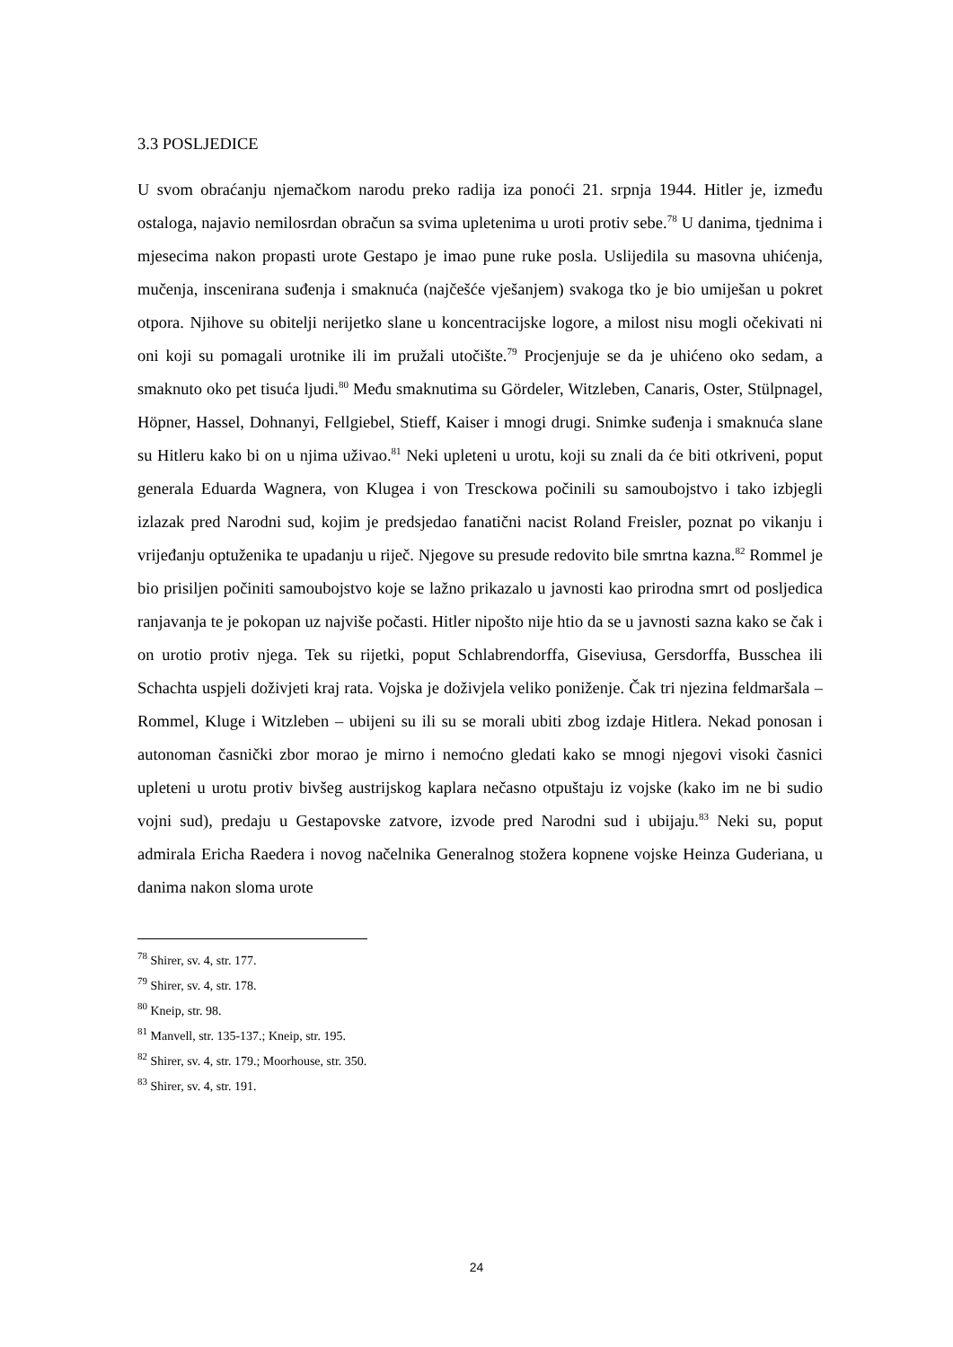3.3 POSLJEDICE
U svom obraćanju njemačkom narodu preko radija iza ponoći 21. srpnja 1944. Hitler je, između ostaloga, najavio nemilosrdan obračun sa svima upletenima u uroti protiv sebe.<sup>78</sup> U danima, tjednima i mjesecima nakon propasti urote Gestapo je imao pune ruke posla. Uslijedila su masovna uhićenja, mučenja, inscenirana suđenja i smaknuća (najčešće vješanjem) svakoga tko je bio umiješan u pokret otpora. Njihove su obitelji nerijetko slane u koncentracijske logore, a milost nisu mogli očekivati ni oni koji su pomagali urotnike ili im pružali utočište.<sup>79</sup> Procjenjuje se da je uhićeno oko sedam, a smaknuto oko pet tisuća ljudi.<sup>80</sup> Među smaknutima su Gördeler, Witzleben, Canaris, Oster, Stülpnagel, Höpner, Hassel, Dohnanyi, Fellgiebel, Stieff, Kaiser i mnogi drugi. Snimke suđenja i smaknuća slane su Hitleru kako bi on u njima uživao.<sup>81</sup> Neki upleteni u urotu, koji su znali da će biti otkriveni, poput generala Eduarda Wagnera, von Klugea i von Tresckowa počinili su samoubojstvo i tako izbjegli izlazak pred Narodni sud, kojim je predsjedao fanatični nacist Roland Freisler, poznat po vikanju i vrijeđanju optuženika te upadanju u riječ. Njegove su presude redovito bile smrtna kazna.<sup>82</sup> Rommel je bio prisiljen počiniti samoubojstvo koje se lažno prikazalo u javnosti kao prirodna smrt od posljedica ranjavanja te je pokopan uz najviše počasti. Hitler nipošto nije htio da se u javnosti sazna kako se čak i on urotio protiv njega. Tek su rijetki, poput Schlabrendorffa, Giseviusa, Gersdorffa, Busschea ili Schachta uspjeli doživjeti kraj rata. Vojska je doživjela veliko poniženje. Čak tri njezina feldmaršala – Rommel, Kluge i Witzleben – ubijeni su ili su se morali ubiti zbog izdaje Hitlera. Nekad ponosan i autonoman časnički zbor morao je mirno i nemoćno gledati kako se mnogi njegovi visoki časnici upleteni u urotu protiv bivšeg austrijskog kaplara nečasno otpuštaju iz vojske (kako im ne bi sudio vojni sud), predaju u Gestapovske zatvore, izvode pred Narodni sud i ubijaju.<sup>83</sup> Neki su, poput admirala Ericha Raedera i novog načelnika Generalnog stožera kopnene vojske Heinza Guderiana, u danima nakon sloma urote
<sup>78</sup> Shirer, sv. 4, str. 177.
<sup>79</sup> Shirer, sv. 4, str. 178.
<sup>80</sup> Kneip, str. 98.
<sup>81</sup> Manvell, str. 135-137.; Kneip, str. 195.
<sup>82</sup> Shirer, sv. 4, str. 179.; Moorhouse, str. 350.
<sup>83</sup> Shirer, sv. 4, str. 191.
24